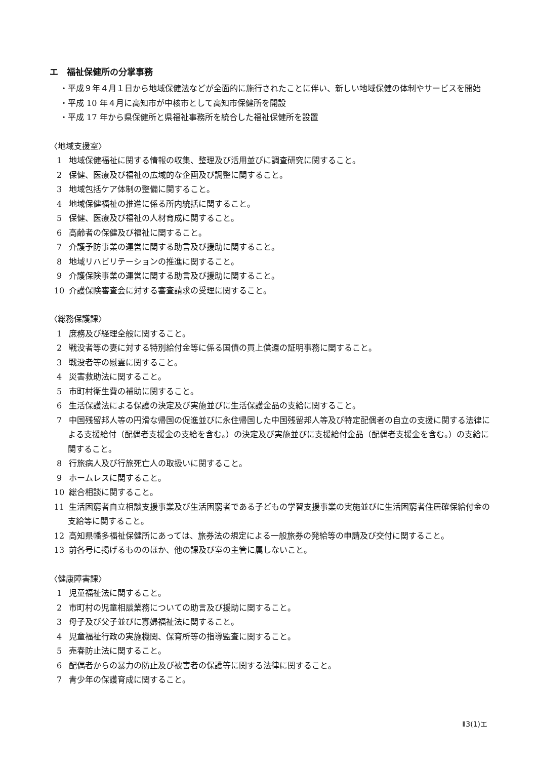エ　福祉保健所の分掌事務
・平成９年４月１日から地域保健法などが全面的に施行されたことに伴い、新しい地域保健の体制やサービスを開始
・平成 10 年４月に高知市が中核市として高知市保健所を開設
・平成 17 年から県保健所と県福祉事務所を統合した福祉保健所を設置
〈地域支援室〉
1 地域保健福祉に関する情報の収集、整理及び活用並びに調査研究に関すること。
2 保健、医療及び福祉の広域的な企画及び調整に関すること。
3 地域包括ケア体制の整備に関すること。
4 地域保健福祉の推進に係る所内統括に関すること。
5 保健、医療及び福祉の人材育成に関すること。
6 高齢者の保健及び福祉に関すること。
7 介護予防事業の運営に関する助言及び援助に関すること。
8 地域リハビリテーションの推進に関すること。
9 介護保険事業の運営に関する助言及び援助に関すること。
10 介護保険審査会に対する審査請求の受理に関すること。
〈総務保護課〉
1 庶務及び経理全般に関すること。
2 戦没者等の妻に対する特別給付金等に係る国債の買上償還の証明事務に関すること。
3 戦没者等の慰霊に関すること。
4 災害救助法に関すること。
5 市町村衛生費の補助に関すること。
6 生活保護法による保護の決定及び実施並びに生活保護金品の支給に関すること。
7 中国残留邦人等の円滑な帰国の促進並びに永住帰国した中国残留邦人等及び特定配偶者の自立の支援に関する法律による支援給付（配偶者支援金の支給を含む。）の決定及び実施並びに支援給付金品（配偶者支援金を含む。）の支給に関すること。
8 行旅病人及び行旅死亡人の取扱いに関すること。
9 ホームレスに関すること。
10 総合相談に関すること。
11 生活困窮者自立相談支援事業及び生活困窮者である子どもの学習支援事業の実施並びに生活困窮者住居確保給付金の支給等に関すること。
12 高知県幡多福祉保健所にあっては、旅券法の規定による一般旅券の発給等の申請及び交付に関すること。
13 前各号に掲げるもののほか、他の課及び室の主管に属しないこと。
〈健康障害課〉
1 児童福祉法に関すること。
2 市町村の児童相談業務についての助言及び援助に関すること。
3 母子及び父子並びに寡婦福祉法に関すること。
4 児童福祉行政の実施機関、保育所等の指導監査に関すること。
5 売春防止法に関すること。
6 配偶者からの暴力の防止及び被害者の保護等に関する法律に関すること。
7 青少年の保護育成に関すること。
Ⅱ3(1)エ